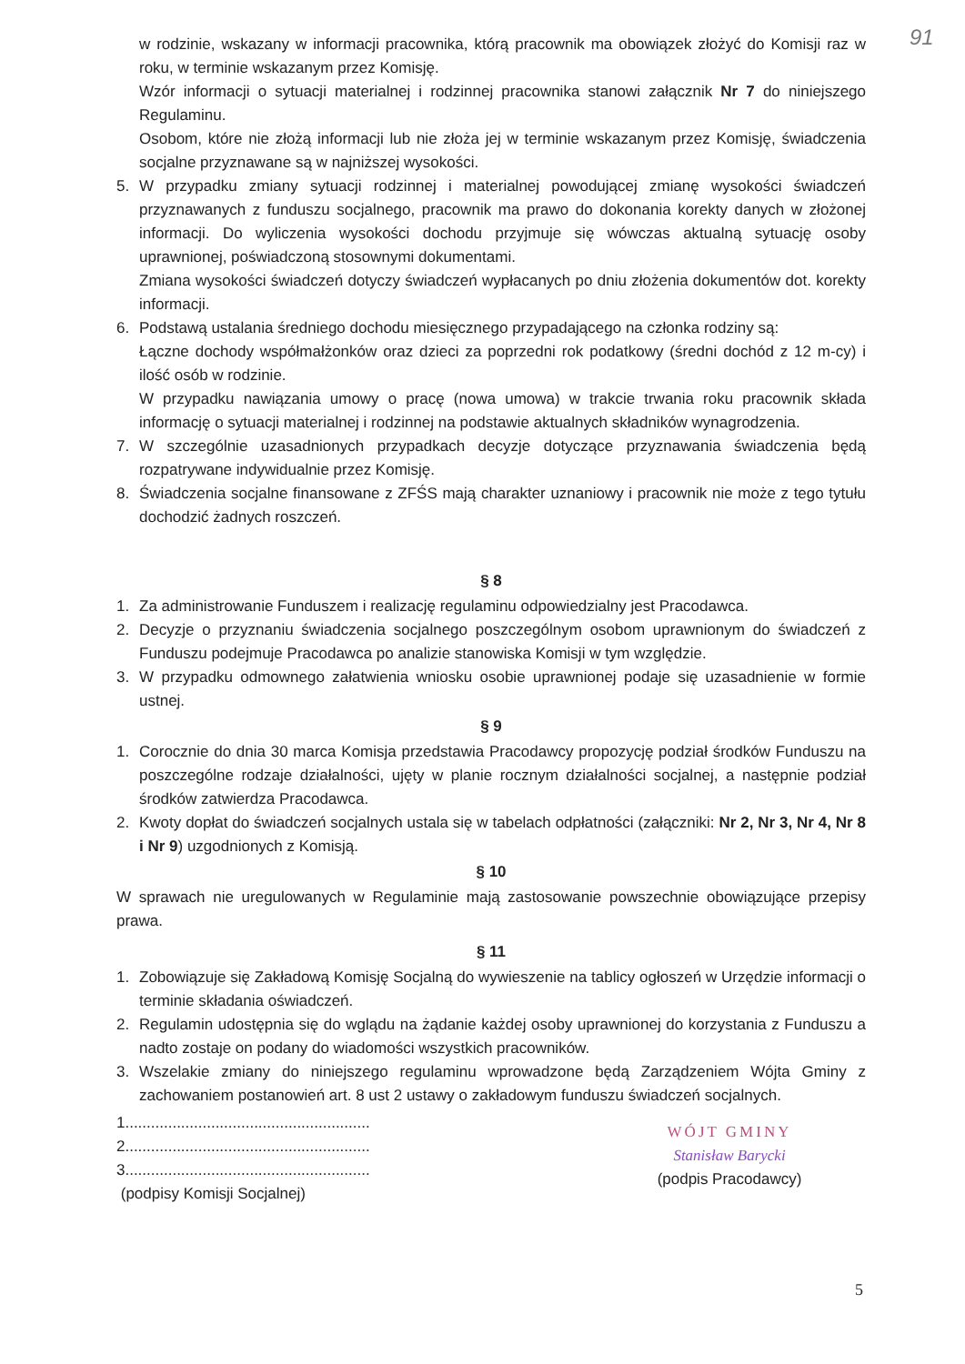91
w rodzinie, wskazany w informacji pracownika, którą pracownik ma obowiązek złożyć do Komisji raz w roku, w terminie wskazanym przez Komisję.
Wzór informacji o sytuacji materialnej i rodzinnej pracownika stanowi załącznik Nr 7 do niniejszego Regulaminu.
Osobom, które nie złożą informacji lub nie złoża jej w terminie wskazanym przez Komisję, świadczenia socjalne przyznawane są w najniższej wysokości.
5. W przypadku zmiany sytuacji rodzinnej i materialnej powodującej zmianę wysokości świadczeń przyznawanych z funduszu socjalnego, pracownik ma prawo do dokonania korekty danych w złożonej informacji. Do wyliczenia wysokości dochodu przyjmuje się wówczas aktualną sytuację osoby uprawnionej, poświadczoną stosownymi dokumentami.
Zmiana wysokości świadczeń dotyczy świadczeń wypłacanych po dniu złożenia dokumentów dot. korekty informacji.
6. Podstawą ustalania średniego dochodu miesięcznego przypadającego na członka rodziny są:
Łączne dochody współmałżonków oraz dzieci za poprzedni rok podatkowy (średni dochód z 12 m-cy) i ilość osób w rodzinie.
W przypadku nawiązania umowy o pracę (nowa umowa) w trakcie trwania roku pracownik składa informację o sytuacji materialnej i rodzinnej na podstawie aktualnych składników wynagrodzenia.
7. W szczególnie uzasadnionych przypadkach decyzje dotyczące przyznawania świadczenia będą rozpatrywane indywidualnie przez Komisję.
8. Świadczenia socjalne finansowane z ZFŚS mają charakter uznaniowy i pracownik nie może z tego tytułu dochodzić żadnych roszczeń.
§ 8
1. Za administrowanie Funduszem i realizację regulaminu odpowiedzialny jest Pracodawca.
2. Decyzje o przyznaniu świadczenia socjalnego poszczególnym osobom uprawnionym do świadczeń z Funduszu podejmuje Pracodawca po analizie stanowiska Komisji w tym względzie.
3. W przypadku odmownego załatwienia wniosku osobie uprawnionej podaje się uzasadnienie w formie ustnej.
§ 9
1. Corocznie do dnia 30 marca Komisja przedstawia Pracodawcy propozycję podział środków Funduszu na poszczególne rodzaje działalności, ujęty w planie rocznym działalności socjalnej, a następnie podział środków zatwierdza Pracodawca.
2. Kwoty dopłat do świadczeń socjalnych ustala się w tabelach odpłatności (załączniki: Nr 2, Nr 3, Nr 4, Nr 8 i Nr 9) uzgodnionych z Komisją.
§ 10
W sprawach nie uregulowanych w Regulaminie mają zastosowanie powszechnie obowiązujące przepisy prawa.
§ 11
1. Zobowiązuje się Zakładową Komisję Socjalną do wywieszenie na tablicy ogłoszeń w Urzędzie informacji o terminie składania oświadczeń.
2. Regulamin udostępnia się do wglądu na żądanie każdej osoby uprawnionej do korzystania z Funduszu a nadto zostaje on podany do wiadomości wszystkich pracowników.
3. Wszelakie zmiany do niniejszego regulaminu wprowadzone będą Zarządzeniem Wójta Gminy z zachowaniem postanowień art. 8 ust 2 ustawy o zakładowym funduszu świadczeń socjalnych.
1.........................................................
2.........................................................
3.........................................................
(podpisy Komisji Socjalnej)
WÓJT GMINY
Stanisław Barycki
(podpis Pracodawcy)
5